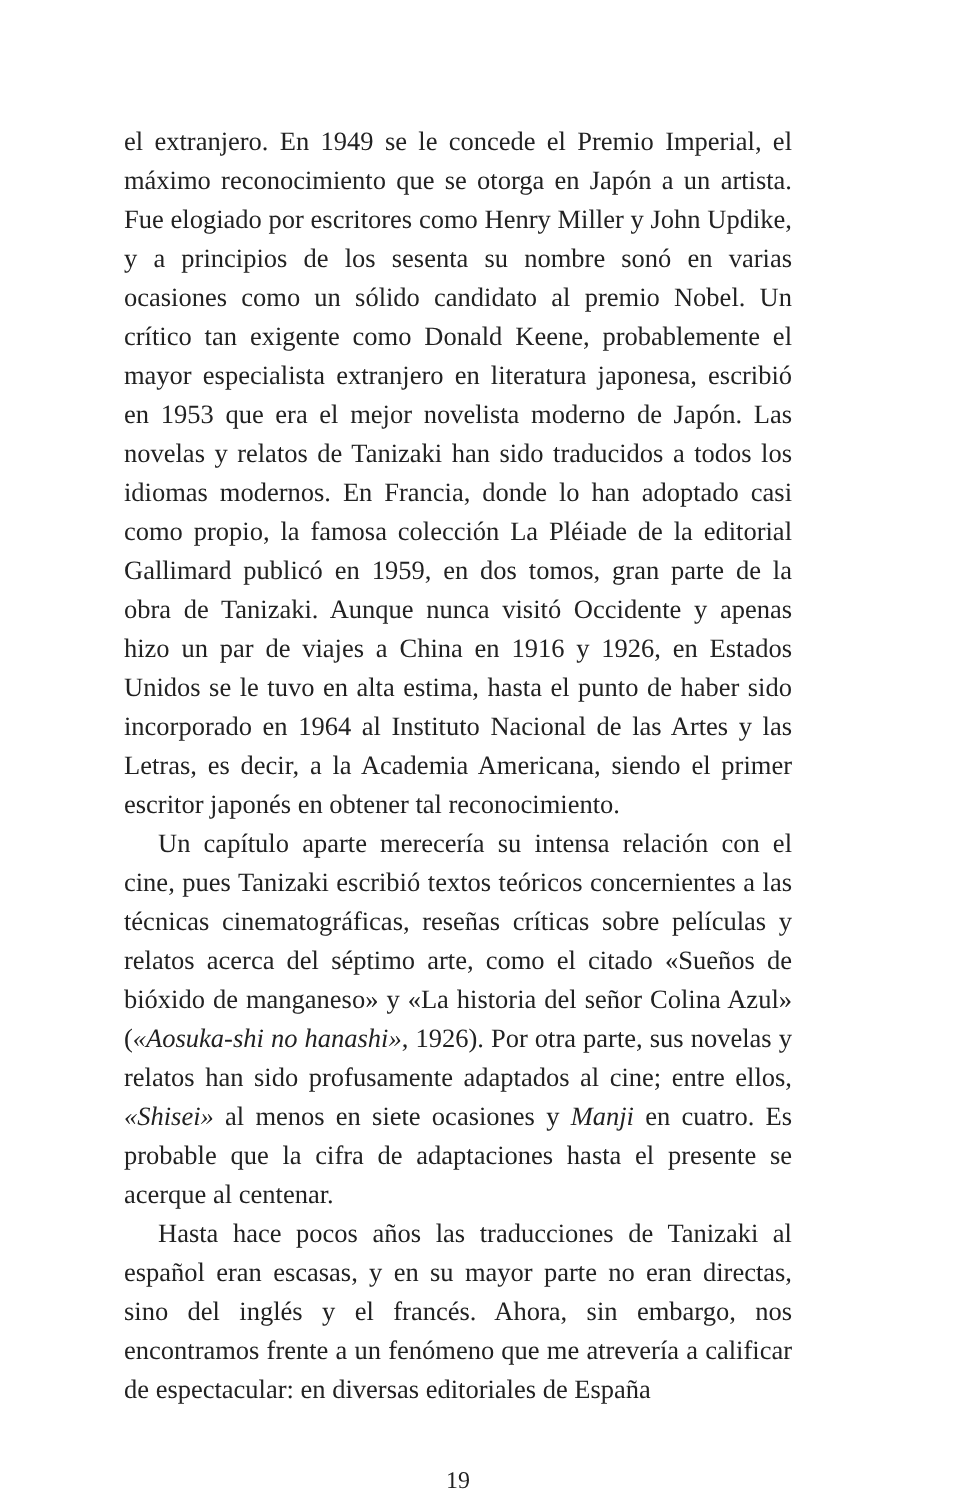el extranjero. En 1949 se le concede el Premio Imperial, el máximo reconocimiento que se otorga en Japón a un artista. Fue elogiado por escritores como Henry Miller y John Updike, y a principios de los sesenta su nombre sonó en varias ocasiones como un sólido candidato al premio Nobel. Un crítico tan exigente como Donald Keene, probablemente el mayor especialista extranjero en literatura japonesa, escribió en 1953 que era el mejor novelista moderno de Japón. Las novelas y relatos de Tanizaki han sido traducidos a todos los idiomas modernos. En Francia, donde lo han adoptado casi como propio, la famosa colección La Pléiade de la editorial Gallimard publicó en 1959, en dos tomos, gran parte de la obra de Tanizaki. Aunque nunca visitó Occidente y apenas hizo un par de viajes a China en 1916 y 1926, en Estados Unidos se le tuvo en alta estima, hasta el punto de haber sido incorporado en 1964 al Instituto Nacional de las Artes y las Letras, es decir, a la Academia Americana, siendo el primer escritor japonés en obtener tal reconocimiento.
Un capítulo aparte merecería su intensa relación con el cine, pues Tanizaki escribió textos teóricos concernientes a las técnicas cinematográficas, reseñas críticas sobre películas y relatos acerca del séptimo arte, como el citado «Sueños de bióxido de manganeso» y «La historia del señor Colina Azul» («Aosuka-shi no hanashi», 1926). Por otra parte, sus novelas y relatos han sido profusamente adaptados al cine; entre ellos, «Shisei» al menos en siete ocasiones y Manji en cuatro. Es probable que la cifra de adaptaciones hasta el presente se acerque al centenar.
Hasta hace pocos años las traducciones de Tanizaki al español eran escasas, y en su mayor parte no eran directas, sino del inglés y el francés. Ahora, sin embargo, nos encontramos frente a un fenómeno que me atrevería a calificar de espectacular: en diversas editoriales de España
19